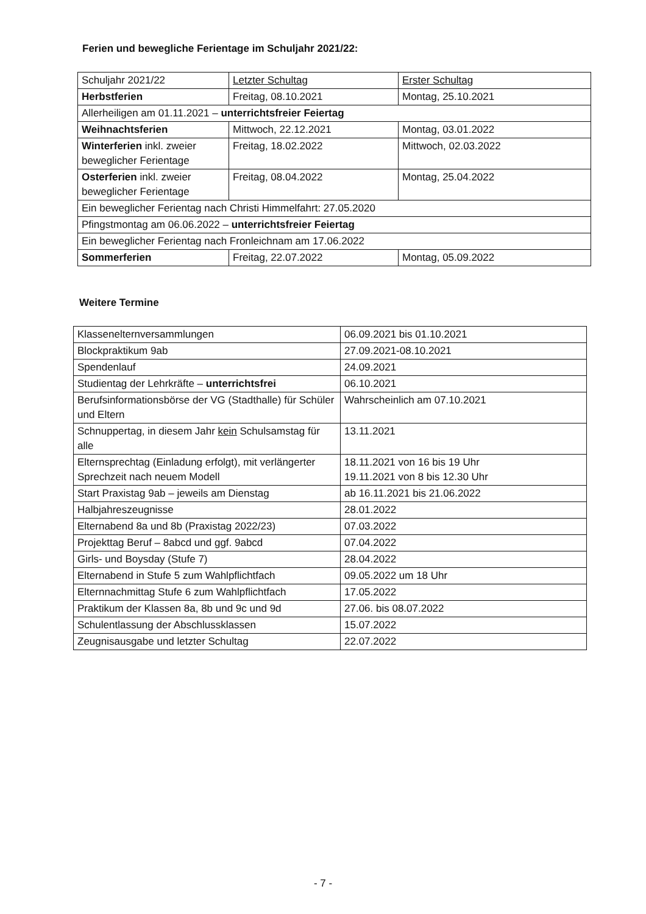Ferien und bewegliche Ferientage im Schuljahr 2021/22:
| Schuljahr 2021/22 | Letzter Schultag | Erster Schultag |
| Herbstferien | Freitag, 08.10.2021 | Montag, 25.10.2021 |
| Allerheiligen am 01.11.2021 – unterrichtsfreier Feiertag | | |
| Weihnachtsferien | Mittwoch, 22.12.2021 | Montag, 03.01.2022 |
| Winterferien inkl. zweier beweglicher Ferientage | Freitag, 18.02.2022 | Mittwoch, 02.03.2022 |
| Osterferien inkl. zweier beweglicher Ferientage | Freitag, 08.04.2022 | Montag, 25.04.2022 |
| Ein beweglicher Ferientag nach Christi Himmelfahrt: 27.05.2020 | | |
| Pfingstmontag am 06.06.2022 – unterrichtsfreier Feiertag | | |
| Ein beweglicher Ferientag nach Fronleichnam am 17.06.2022 | | |
| Sommerferien | Freitag, 22.07.2022 | Montag, 05.09.2022 |
Weitere Termine
| Klassenelternversammlungen | 06.09.2021 bis 01.10.2021 |
| Blockpraktikum 9ab | 27.09.2021-08.10.2021 |
| Spendenlauf | 24.09.2021 |
| Studientag der Lehrkräfte – unterrichtsfrei | 06.10.2021 |
| Berufsinformationsbörse der VG (Stadthalle) für Schüler und Eltern | Wahrscheinlich am 07.10.2021 |
| Schnuppertag, in diesem Jahr kein Schulsamstag für alle | 13.11.2021 |
| Elternsprechtag (Einladung erfolgt), mit verlängerter Sprechzeit nach neuem Modell | 18.11.2021 von 16 bis 19 Uhr 19.11.2021 von 8 bis 12.30 Uhr |
| Start Praxistag 9ab – jeweils am Dienstag | ab 16.11.2021 bis 21.06.2022 |
| Halbjahreszeugnisse | 28.01.2022 |
| Elternabend 8a und 8b (Praxistag 2022/23) | 07.03.2022 |
| Projekttag Beruf – 8abcd und ggf. 9abcd | 07.04.2022 |
| Girls- und Boysday (Stufe 7) | 28.04.2022 |
| Elternabend in Stufe 5 zum Wahlpflichtfach | 09.05.2022 um 18 Uhr |
| Elternnachmittag Stufe 6 zum Wahlpflichtfach | 17.05.2022 |
| Praktikum der Klassen 8a, 8b und 9c und 9d | 27.06. bis 08.07.2022 |
| Schulentlassung der Abschlussklassen | 15.07.2022 |
| Zeugnisausgabe und letzter Schultag | 22.07.2022 |
- 7 -